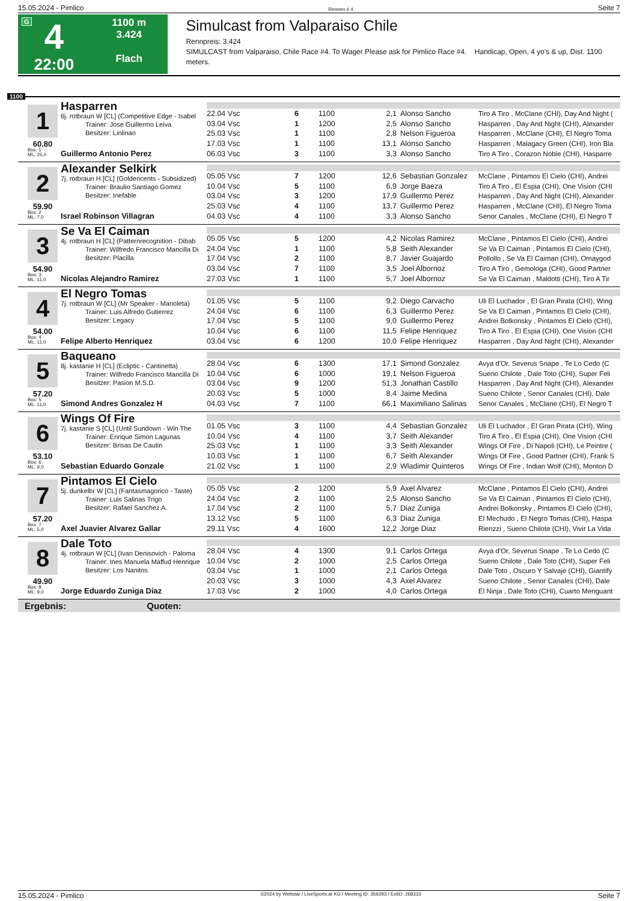15.05.2024 - Pimlico Rennen # 4 Seite 7
G
4
22:00
1100 m
3.424
Flach
Simulcast from Valparaiso Chile
Rennpreis: 3.424
SIMULCAST from Valparaiso, Chile Race #4. To Wager Please ask for Pimlico Race #4. Handicap, Open, 4 yo's & up, Dist. 1100 meters.
1100
1
60.80
Box: 1
ML: 25,0
Hasparren
6j. rotbraun W [CL] (Competitive Edge - Isabel
Trainer: Jose Guillermo Leiva
Besitzer: Linlinao
Guillermo Antonio Perez
| 22.04 Vsc | 6 | 1100 | 2,1 | Alonso Sancho | Tiro A Tiro , McClane (CHI), Day And Night ( |
| 03.04 Vsc | 1 | 1200 | 2,5 | Alonso Sancho | Hasparren , Day And Night (CHI), Alexander |
| 25.03 Vsc | 1 | 1100 | 2,8 | Nelson Figueroa | Hasparren , McClane (CHI), El Negro Toma |
| 17.03 Vsc | 1 | 1100 | 13,1 | Alonso Sancho | Hasparren , Malagacy Green (CHI), Iron Bla |
| 06.03 Vsc | 3 | 1100 | 3,3 | Alonso Sancho | Tiro A Tiro , Corazon Noble (CHI), Hasparre |
2
59.90
Box: 2
ML: 7,0
Alexander Selkirk
7j. rotbraun H [CL] (Goldencents - Subsidized)
Trainer: Braulio Santiago Gomez
Besitzer: Inefable
Israel Robinson Villagran
| 05.05 Vsc | 7 | 1200 | 12,6 | Sebastian Gonzalez | McClane , Pintamos El Cielo (CHI), Andrei |
| 10.04 Vsc | 5 | 1100 | 6,9 | Jorge Baeza | Tiro A Tiro , El Espia (CHI), One Vision (CHI |
| 03.04 Vsc | 3 | 1200 | 17,9 | Guillermo Perez | Hasparren , Day And Night (CHI), Alexander |
| 25.03 Vsc | 4 | 1100 | 13,7 | Guillermo Perez | Hasparren , McClane (CHI), El Negro Toma |
| 04.03 Vsc | 4 | 1100 | 3,3 | Alonso Sancho | Senor Canales , McClane (CHI), El Negro T |
3
54.90
Box: 3
ML: 11,0
Se Va El Caiman
4j. rotbraun H [CL] (Patternrecognition - Dibab
Trainer: Wilfredo Francisco Mancilla Di
Besitzer: Placilla
Nicolas Alejandro Ramirez
| 05.05 Vsc | 5 | 1200 | 4,2 | Nicolas Ramirez | McClane , Pintamos El Cielo (CHI), Andrei |
| 24.04 Vsc | 1 | 1100 | 5,8 | Seith Alexander | Se Va El Caiman , Pintamos El Cielo (CHI), |
| 17.04 Vsc | 2 | 1100 | 8,7 | Javier Guajardo | Pollollo , Se Va El Caiman (CHI), Omaygod |
| 03.04 Vsc | 7 | 1100 | 3,5 | Joel Albornoz | Tiro A Tiro , Gemologa (CHI), Good Partner |
| 27.03 Vsc | 1 | 1100 | 5,7 | Joel Albornoz | Se Va El Caiman , Maldotti (CHI), Tiro A Tir |
4
54.00
Box: 4
ML: 11,0
El Negro Tomas
7j. rotbraun W [CL] (Mr Speaker - Manoleta)
Trainer: Luis Alfredo Gutierrez
Besitzer: Legacy
Felipe Alberto Henriquez
| 01.05 Vsc | 5 | 1100 | 9,2 | Diego Carvacho | Uli El Luchador , El Gran Pirata (CHI), Wing |
| 24.04 Vsc | 6 | 1100 | 6,3 | Guillermo Perez | Se Va El Caiman , Pintamos El Cielo (CHI), |
| 17.04 Vsc | 5 | 1100 | 9,0 | Guillermo Perez | Andrei Bolkonsky , Pintamos El Cielo (CHI), |
| 10.04 Vsc | 6 | 1100 | 11,5 | Felipe Henriquez | Tiro A Tiro , El Espia (CHI), One Vision (CHI |
| 03.04 Vsc | 6 | 1200 | 10,0 | Felipe Henriquez | Hasparren , Day And Night (CHI), Alexander |
5
57.20
Box: 5
ML: 11,0
Baqueano
8j. kastanie H [CL] (Ecliptic - Cantinetta)
Trainer: Wilfredo Francisco Mancilla Di
Besitzer: Pasion M.S.D.
Simond Andres Gonzalez H
| 28.04 Vsc | 6 | 1300 | 17,1 | Simond Gonzalez | Avya d'Or, Severus Snape , Te Lo Cedo (C |
| 10.04 Vsc | 6 | 1000 | 19,1 | Nelson Figueroa | Sueno Chilote , Dale Toto (CHI), Super Feli |
| 03.04 Vsc | 9 | 1200 | 51,3 | Jonathan Castillo | Hasparren , Day And Night (CHI), Alexander |
| 20.03 Vsc | 5 | 1000 | 8,4 | Jaime Medina | Sueno Chilote , Senor Canales (CHI), Dale |
| 04.03 Vsc | 7 | 1100 | 66,1 | Maximiliano Salinas | Senor Canales , McClane (CHI), El Negro T |
6
53.10
Box: 6
ML: 9,0
Wings Of Fire
7j. kastanie S [CL] (Until Sundown - Win The
Trainer: Enrique Simon Lagunas
Besitzer: Brisas De Cautin
Sebastian Eduardo Gonzale
| 01.05 Vsc | 3 | 1100 | 4,4 | Sebastian Gonzalez | Uli El Luchador , El Gran Pirata (CHI), Wing |
| 10.04 Vsc | 4 | 1100 | 3,7 | Seith Alexander | Tiro A Tiro , El Espia (CHI), One Vision (CHI |
| 25.03 Vsc | 1 | 1100 | 3,3 | Seith Alexander | Wings Of Fire , Di Napoli (CHI), Le Peintre ( |
| 10.03 Vsc | 1 | 1100 | 6,7 | Seith Alexander | Wings Of Fire , Good Partner (CHI), Frank S |
| 21.02 Vsc | 1 | 1100 | 2,9 | Wladimir Quinteros | Wings Of Fire , Indian Wolf (CHI), Monton D |
7
57.20
Box: 7
ML: 5,0
Pintamos El Cielo
5j. dunkelbr W [CL] (Fantasmagorico - Taste)
Trainer: Luis Salinas Trigo
Besitzer: Rafael Sanchez A.
Axel Juavier Alvarez Gallar
| 05.05 Vsc | 2 | 1200 | 5,9 | Axel Alvarez | McClane , Pintamos El Cielo (CHI), Andrei |
| 24.04 Vsc | 2 | 1100 | 2,5 | Alonso Sancho | Se Va El Caiman , Pintamos El Cielo (CHI), |
| 17.04 Vsc | 2 | 1100 | 5,7 | Diaz Zuniga | Andrei Bolkonsky , Pintamos El Cielo (CHI), |
| 13.12 Vsc | 5 | 1100 | 6,3 | Diaz Zuniga | El Mechudo , El Negro Tomas (CHI), Haspa |
| 29.11 Vsc | 4 | 1600 | 12,2 | Jorge Diaz | Rienzzi , Sueno Chilote (CHI), Vivir La Vida |
8
49.90
Box: 8
ML: 9,0
Dale Toto
4j. rotbraun W [CL] (Ivan Denisovich - Paloma
Trainer: Ines Manuela Maffud Henrique
Besitzer: Los Nanitos
Jorge Eduardo Zuniga Diaz
| 28.04 Vsc | 4 | 1300 | 9,1 | Carlos Ortega | Avya d'Or, Severus Snape , Te Lo Cedo (C |
| 10.04 Vsc | 2 | 1000 | 2,5 | Carlos Ortega | Sueno Chilote , Dale Toto (CHI), Super Feli |
| 03.04 Vsc | 1 | 1000 | 2,1 | Carlos Ortega | Dale Toto , Oscuro Y Salvaje (CHI), Giantify |
| 20.03 Vsc | 3 | 1000 | 4,3 | Axel Alvarez | Sueno Chilote , Senor Canales (CHI), Dale |
| 17.03 Vsc | 2 | 1000 | 4,0 | Carlos Ortega | El Ninja , Dale Toto (CHI), Cuarto Menguant |
Ergebnis: Quoten:
15.05.2024 - Pimlico ©2024 by Wettstar / LiveSports.at KG / Meeting ID: 359293 / ExtID: 268333 Seite 7